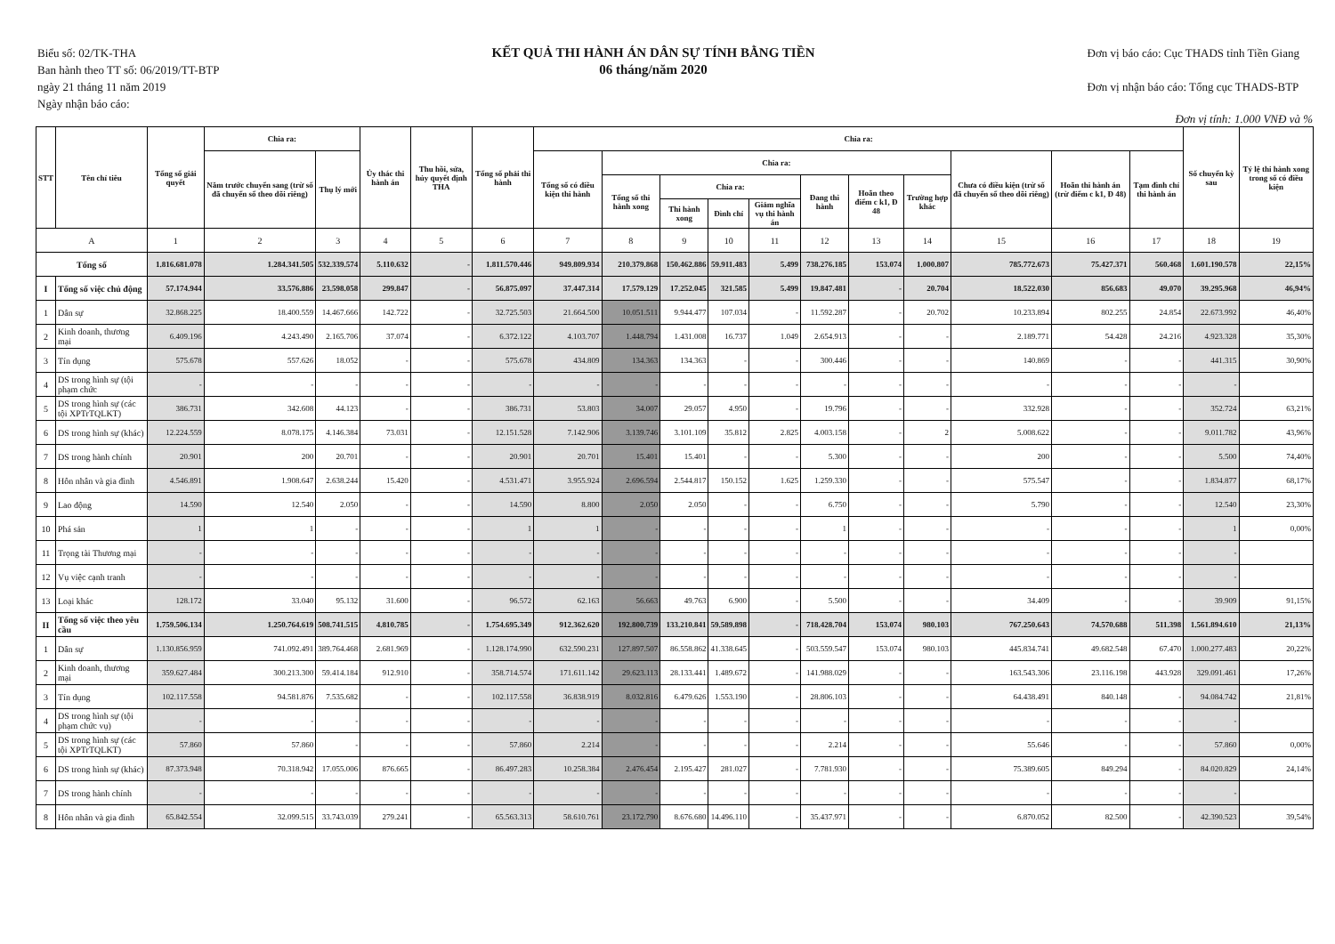Biểu số: 02/TK-THA
Ban hành theo TT số: 06/2019/TT-BTP
ngày 21 tháng 11 năm 2019
Ngày nhận báo cáo:
KẾT QUẢ THI HÀNH ÁN DÂN SỰ TÍNH BẰNG TIỀN
06 tháng/năm 2020
Đơn vị báo cáo: Cục THADS tỉnh Tiền Giang
Đơn vị nhận báo cáo: Tổng cục THADS-BTP
Đơn vị tính: 1.000 VNĐ và %
| STT | Tên chỉ tiêu | Tổng số giải quyết | Chia ra: | | Ủy thác thi hành án | Thu hồi, sửa, hủy quyết định THA | Tổng số phải thi hành | Chia ra: | | | | | | | | | | | Số chuyển kỳ sau | Tỷ lệ thi hành xong trong số có điều kiện |
| --- | --- | --- | --- | --- | --- | --- | --- | --- | --- | --- | --- | --- | --- | --- | --- | --- | --- | --- | --- | --- |
| | | | Năm trước chuyển sang (trừ số đã chuyển sổ theo dõi riêng) | Thụ lý mới | | | | Tổng số có điều kiện thi hành | Chia ra: | | | | | | | Chưa có điều kiện (trừ số đã chuyển sổ theo dõi riêng) | Hoãn thi hành án (trừ điểm c k1, Đ 48) | Tạm đình chỉ thi hành án | | |
| | | | | | | | | | Tổng số thi hành xong | Chia ra: | | | Đang thi hành | Hoãn theo điểm c k1, Đ 48 | Trường hợp khác | | | | | |
| | | | | | | | | | | Thi hành xong | Đình chỉ | Giảm nghĩa vụ thi hành án | | | | | | | | |
| A | | 1 | 2 | 3 | 4 | 5 | 6 | 7 | 8 | 9 | 10 | 11 | 12 | 13 | 14 | 15 | 16 | 17 | 18 | 19 |
| Tổng số | | 1.816.681.078 | 1.284.341.505 | 532.339.574 | 5.110.632 | - | 1.811.570.446 | 949.809.934 | 210.379.868 | 150.462.886 | 59.911.483 | 5.499 | 738.276.185 | 153.074 | 1.000.807 | 785.772.673 | 75.427.371 | 560.468 | 1.601.190.578 | 22,15% |
| I | Tổng số việc chủ động | 57.174.944 | 33.576.886 | 23.598.058 | 299.847 | - | 56.875.097 | 37.447.314 | 17.579.129 | 17.252.045 | 321.585 | 5.499 | 19.847.481 | - | 20.704 | 18.522.030 | 856.683 | 49.070 | 39.295.968 | 46,94% |
| 1 | Dân sự | 32.868.225 | 18.400.559 | 14.467.666 | 142.722 | - | 32.725.503 | 21.664.500 | 10.051.511 | 9.944.477 | 107.034 | - | 11.592.287 | - | 20.702 | 10.233.894 | 802.255 | 24.854 | 22.673.992 | 46,40% |
| 2 | Kinh doanh, thương mại | 6.409.196 | 4.243.490 | 2.165.706 | 37.074 | - | 6.372.122 | 4.103.707 | 1.448.794 | 1.431.008 | 16.737 | 1.049 | 2.654.913 | - | - | 2.189.771 | 54.428 | 24.216 | 4.923.328 | 35,30% |
| 3 | Tín dụng | 575.678 | 557.626 | 18.052 | - | - | 575.678 | 434.809 | 134.363 | 134.363 | - | - | 300.446 | - | - | 140.869 | - | - | 441.315 | 30,90% |
| 4 | DS trong hình sự (tội phạm chức | - | - | - | - | - | - | - | - | - | - | - | - | - | - | - | - | - | - | |
| 5 | DS trong hình sự (các tội XPTrTQLKT) | 386.731 | 342.608 | 44.123 | - | - | 386.731 | 53.803 | 34.007 | 29.057 | 4.950 | - | 19.796 | - | - | 332.928 | - | - | 352.724 | 63,21% |
| 6 | DS trong hình sự (khác) | 12.224.559 | 8.078.175 | 4.146.384 | 73.031 | - | 12.151.528 | 7.142.906 | 3.139.746 | 3.101.109 | 35.812 | 2.825 | 4.003.158 | - | 2 | 5.008.622 | - | - | 9.011.782 | 43,96% |
| 7 | DS trong hành chính | 20.901 | 200 | 20.701 | - | - | 20.901 | 20.701 | 15.401 | 15.401 | - | - | 5.300 | - | - | 200 | - | - | 5.500 | 74,40% |
| 8 | Hôn nhân và gia đình | 4.546.891 | 1.908.647 | 2.638.244 | 15.420 | - | 4.531.471 | 3.955.924 | 2.696.594 | 2.544.817 | 150.152 | 1.625 | 1.259.330 | - | - | 575.547 | - | - | 1.834.877 | 68,17% |
| 9 | Lao động | 14.590 | 12.540 | 2.050 | - | - | 14.590 | 8.800 | 2.050 | 2.050 | - | - | 6.750 | - | - | 5.790 | - | - | 12.540 | 23,30% |
| 10 | Phá sản | 1 | 1 | - | - | - | 1 | 1 | - | - | - | - | 1 | - | - | - | - | - | 1 | 0,00% |
| 11 | Trọng tài Thương mại | - | - | - | - | - | - | - | - | - | - | - | - | - | - | - | - | - | - | |
| 12 | Vụ việc cạnh tranh | - | - | - | - | - | - | - | - | - | - | - | - | - | - | - | - | - | - | |
| 13 | Loại khác | 128.172 | 33.040 | 95.132 | 31.600 | - | 96.572 | 62.163 | 56.663 | 49.763 | 6.900 | - | 5.500 | - | - | 34.409 | - | - | 39.909 | 91,15% |
| II | Tổng số việc theo yêu cầu | 1.759.506.134 | 1.250.764.619 | 508.741.515 | 4.810.785 | - | 1.754.695.349 | 912.362.620 | 192.800.739 | 133.210.841 | 59.589.898 | - | 718.428.704 | 153.074 | 980.103 | 767.250.643 | 74.570.688 | 511.398 | 1.561.894.610 | 21,13% |
| 1 | Dân sự | 1.130.856.959 | 741.092.491 | 389.764.468 | 2.681.969 | - | 1.128.174.990 | 632.590.231 | 127.897.507 | 86.558.862 | 41.338.645 | - | 503.559.547 | 153.074 | 980.103 | 445.834.741 | 49.682.548 | 67.470 | 1.000.277.483 | 20,22% |
| 2 | Kinh doanh, thương mại | 359.627.484 | 300.213.300 | 59.414.184 | 912.910 | - | 358.714.574 | 171.611.142 | 29.623.113 | 28.133.441 | 1.489.672 | - | 141.988.029 | - | - | 163.543.306 | 23.116.198 | 443.928 | 329.091.461 | 17,26% |
| 3 | Tín dụng | 102.117.558 | 94.581.876 | 7.535.682 | - | - | 102.117.558 | 36.838.919 | 8.032.816 | 6.479.626 | 1.553.190 | - | 28.806.103 | - | - | 64.438.491 | 840.148 | - | 94.084.742 | 21,81% |
| 4 | DS trong hình sự (tội phạm chức vụ) | - | - | - | - | - | - | - | - | - | - | - | - | - | - | - | - | - | - | |
| 5 | DS trong hình sự (các tội XPTrTQLKT) | 57.860 | 57.860 | - | - | - | 57.860 | 2.214 | - | - | - | - | 2.214 | - | - | 55.646 | - | - | 57.860 | 0,00% |
| 6 | DS trong hình sự (khác) | 87.373.948 | 70.318.942 | 17.055.006 | 876.665 | - | 86.497.283 | 10.258.384 | 2.476.454 | 2.195.427 | 281.027 | - | 7.781.930 | - | - | 75.389.605 | 849.294 | - | 84.020.829 | 24,14% |
| 7 | DS trong hành chính | - | - | - | - | - | - | - | - | - | - | - | - | - | - | - | - | - | - | |
| 8 | Hôn nhân và gia đình | 65.842.554 | 32.099.515 | 33.743.039 | 279.241 | - | 65.563.313 | 58.610.761 | 23.172.790 | 8.676.680 | 14.496.110 | - | 35.437.971 | - | - | 6.870.052 | 82.500 | - | 42.390.523 | 39,54% |